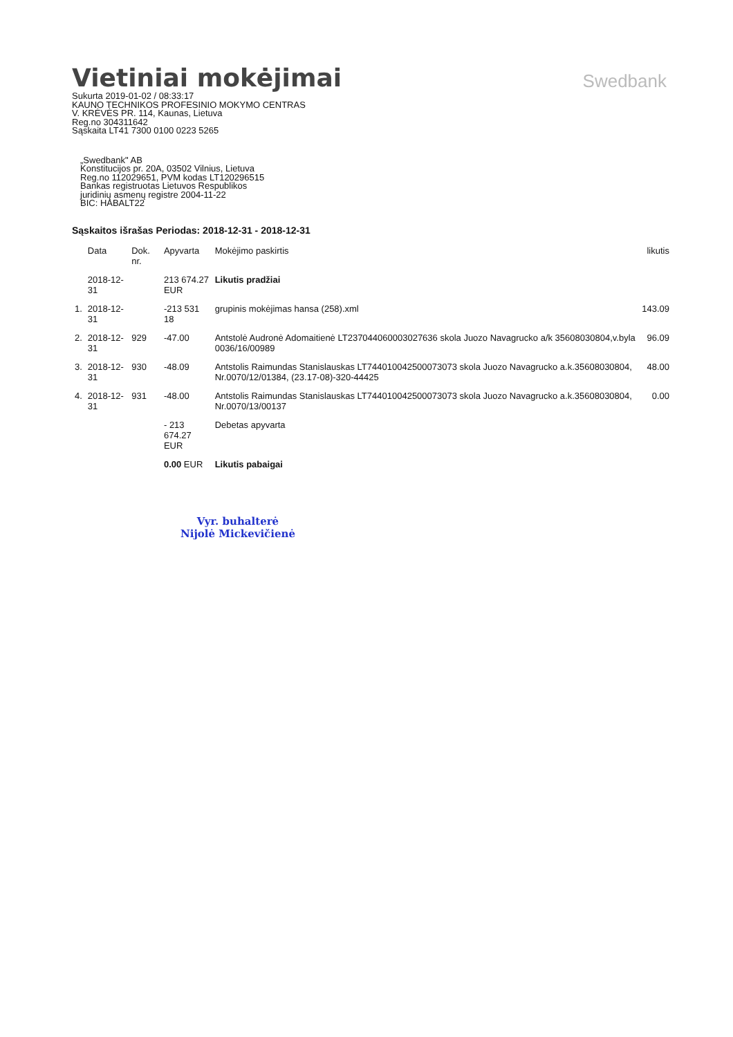Swedbank
Vietiniai mokėjimai
Sukurta 2019-01-02 / 08:33:17
KAUNO TECHNIKOS PROFESINIO MOKYMO CENTRAS
V. KRĖVĖS PR. 114, Kaunas, Lietuva
Reg.no 304311642
Sąskaita LT41 7300 0100 0223 5265
„Swedbank" AB
Konstitucijos pr. 20A, 03502 Vilnius, Lietuva
Reg.no 112029651, PVM kodas LT120296515
Bankas registruotas Lietuvos Respublikos
juridinių asmenų registre 2004-11-22
BIC: HABALT22
Sąskaitos išrašas Periodas: 2018-12-31 - 2018-12-31
| | Data | Dok. nr. | Apyvarta | Mokėjimo paskirtis | likutis |
| --- | --- | --- | --- | --- | --- |
| | 2018-12-31 | | 213 674.27 EUR | Likutis pradžiai | |
| 1. | 2018-12-31 | | -213 531 18 | grupinis mokėjimas hansa (258).xml | 143.09 |
| 2. | 2018-12-31 | 929 | -47.00 | Antstolė Audronė Adomaitienė LT237044060003027636 skola Juozo Navagrucko a/k 35608030804,v.byla 0036/16/00989 | 96.09 |
| 3. | 2018-12-31 | 930 | -48.09 | Antstolis Raimundas Stanislauskas LT744010042500073073 skola Juozo Navagrucko a.k.35608030804, Nr.0070/12/01384, (23.17-08)-320-44425 | 48.00 |
| 4. | 2018-12-31 | 931 | -48.00 | Antstolis Raimundas Stanislauskas LT744010042500073073 skola Juozo Navagrucko a.k.35608030804, Nr.0070/13/00137 | 0.00 |
| | | | - 213 674.27 EUR | Debetas apyvarta | |
| | | | 0.00 EUR | Likutis pabaigai | |
Vyr. buhalterė
Nijolė Mickevičienė